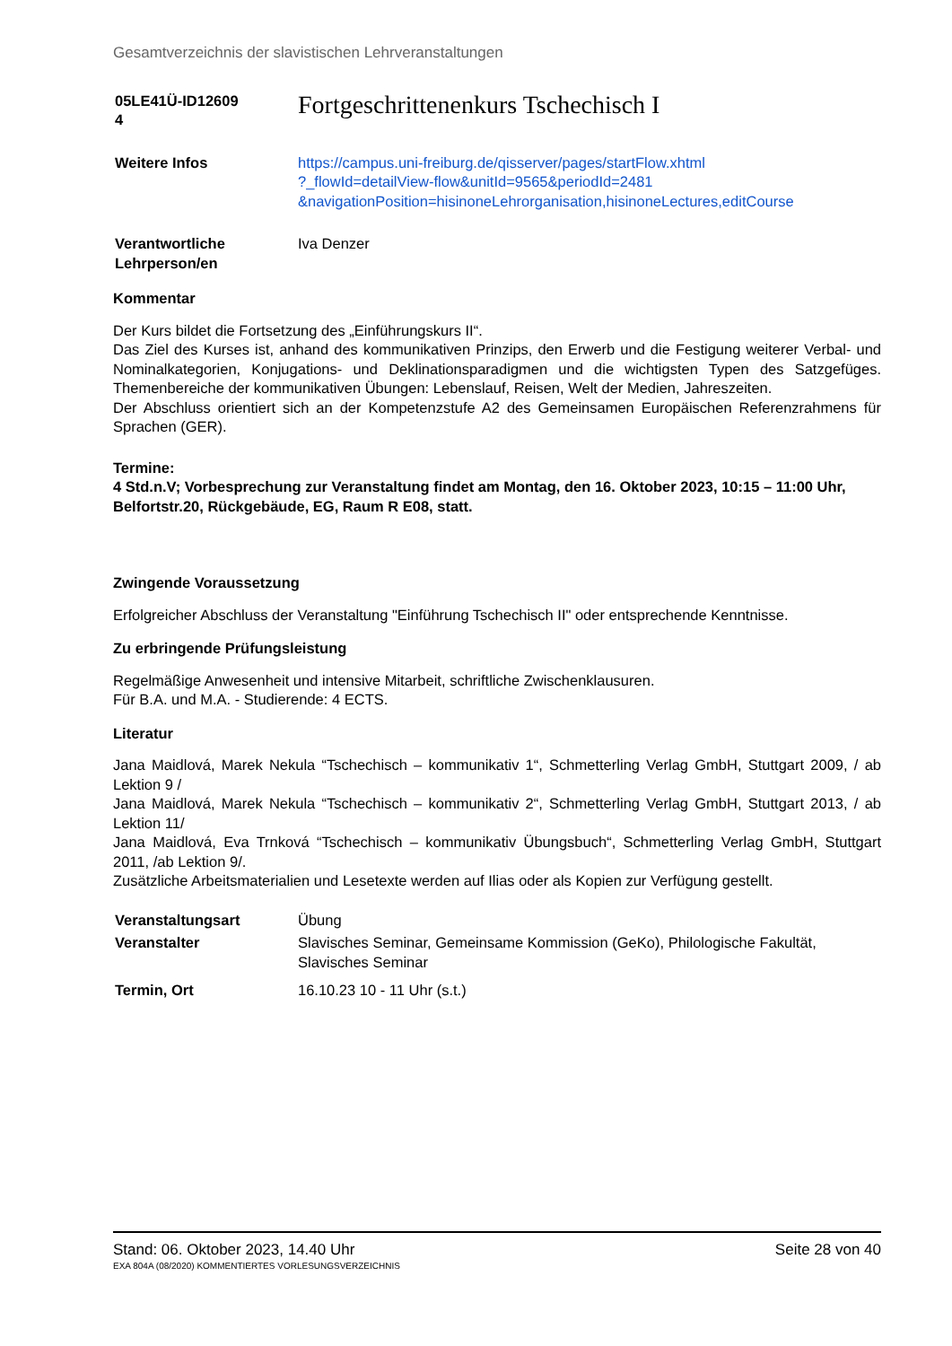Gesamtverzeichnis der slavistischen Lehrveranstaltungen
| 05LE41Ü-ID12609 4 | Fortgeschrittenenkurs Tschechisch I |
| Weitere Infos | https://campus.uni-freiburg.de/qisserver/pages/startFlow.xhtml ?_flowId=detailView-flow&unitId=9565&periodId=2481 &navigationPosition=hisinoneLehrorganisation,hisinoneLectures,editCourse |
| Verantwortliche Lehrperson/en | Iva Denzer |
Kommentar
Der Kurs bildet die Fortsetzung des „Einführungskurs II“.
Das Ziel des Kurses ist, anhand des kommunikativen Prinzips, den Erwerb und die Festigung weiterer Verbal- und Nominalkategorien, Konjugations- und Deklinationsparadigmen und die wichtigsten Typen des Satzgefüges. Themenbereiche der kommunikativen Übungen: Lebenslauf, Reisen, Welt der Medien, Jahreszeiten.
Der Abschluss orientiert sich an der Kompetenzstufe A2 des Gemeinsamen Europäischen Referenzrahmens für Sprachen (GER).
Termine:
4 Std.n.V; Vorbesprechung zur Veranstaltung findet am Montag, den 16. Oktober 2023, 10:15 – 11:00 Uhr, Belfortstr.20, Rückgebäude, EG, Raum R E08, statt.
Zwingende Voraussetzung
Erfolgreicher Abschluss der Veranstaltung "Einführung Tschechisch II" oder entsprechende Kenntnisse.
Zu erbringende Prüfungsleistung
Regelmäßige Anwesenheit und intensive Mitarbeit, schriftliche Zwischenklausuren.
Für B.A. und M.A. - Studierende: 4 ECTS.
Literatur
Jana Maidlová, Marek Nekula “Tschechisch – kommunikativ 1“, Schmetterling Verlag GmbH, Stuttgart 2009, / ab Lektion 9 /
Jana Maidlová, Marek Nekula “Tschechisch – kommunikativ 2“, Schmetterling Verlag GmbH, Stuttgart 2013, / ab Lektion 11/
Jana Maidlová, Eva Trnková “Tschechisch – kommunikativ Übungsbuch“, Schmetterling Verlag GmbH, Stuttgart 2011, /ab Lektion 9/.
Zusätzliche Arbeitsmaterialien und Lesetexte werden auf Ilias oder als Kopien zur Verfügung gestellt.
| Veranstaltungsart | Übung |
| Veranstalter | Slavisches Seminar, Gemeinsame Kommission (GeKo), Philologische Fakultät, Slavisches Seminar |
| Termin, Ort | 16.10.23 10 - 11 Uhr (s.t.) |
Stand: 06. Oktober 2023, 14.40 Uhr Seite 28 von 40
EXA 804A (08/2020) KOMMENTIERTES VORLESUNGSVERZEICHNIS